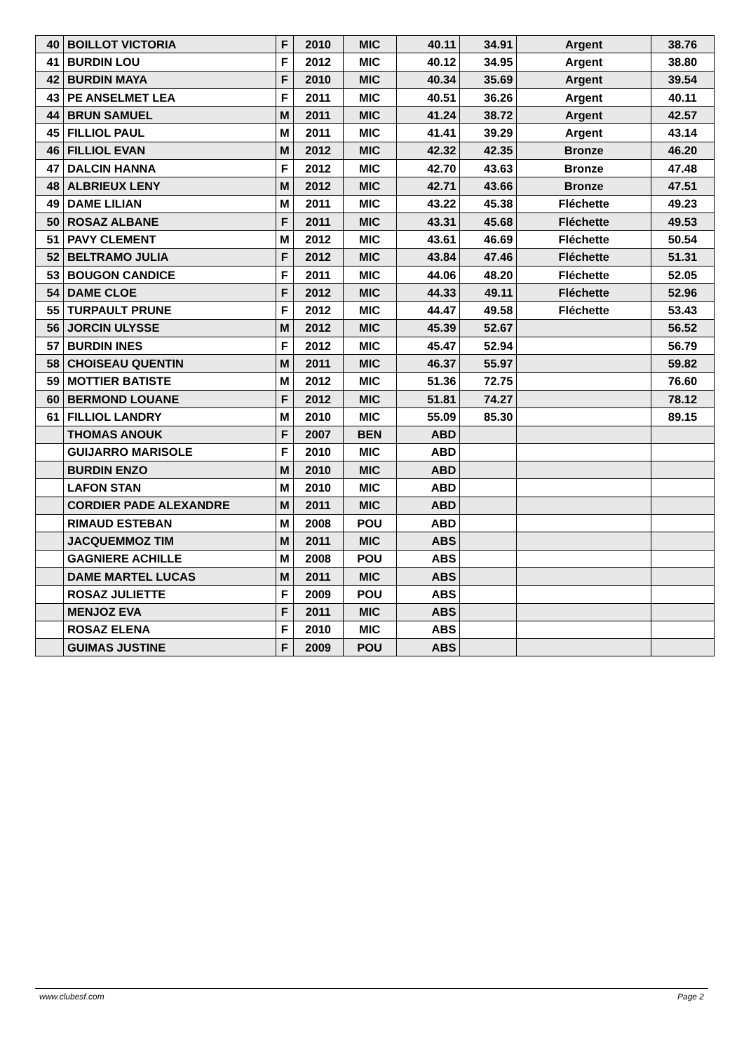| 40 | BOILLOT VICTORIA | F | 2010 | MIC | 40.11 | 34.91 | Argent | 38.76 |
| 41 | BURDIN LOU | F | 2012 | MIC | 40.12 | 34.95 | Argent | 38.80 |
| 42 | BURDIN MAYA | F | 2010 | MIC | 40.34 | 35.69 | Argent | 39.54 |
| 43 | PE ANSELMET LEA | F | 2011 | MIC | 40.51 | 36.26 | Argent | 40.11 |
| 44 | BRUN SAMUEL | M | 2011 | MIC | 41.24 | 38.72 | Argent | 42.57 |
| 45 | FILLIOL PAUL | M | 2011 | MIC | 41.41 | 39.29 | Argent | 43.14 |
| 46 | FILLIOL EVAN | M | 2012 | MIC | 42.32 | 42.35 | Bronze | 46.20 |
| 47 | DALCIN HANNA | F | 2012 | MIC | 42.70 | 43.63 | Bronze | 47.48 |
| 48 | ALBRIEUX LENY | M | 2012 | MIC | 42.71 | 43.66 | Bronze | 47.51 |
| 49 | DAME LILIAN | M | 2011 | MIC | 43.22 | 45.38 | Fléchette | 49.23 |
| 50 | ROSAZ ALBANE | F | 2011 | MIC | 43.31 | 45.68 | Fléchette | 49.53 |
| 51 | PAVY CLEMENT | M | 2012 | MIC | 43.61 | 46.69 | Fléchette | 50.54 |
| 52 | BELTRAMO JULIA | F | 2012 | MIC | 43.84 | 47.46 | Fléchette | 51.31 |
| 53 | BOUGON CANDICE | F | 2011 | MIC | 44.06 | 48.20 | Fléchette | 52.05 |
| 54 | DAME CLOE | F | 2012 | MIC | 44.33 | 49.11 | Fléchette | 52.96 |
| 55 | TURPAULT PRUNE | F | 2012 | MIC | 44.47 | 49.58 | Fléchette | 53.43 |
| 56 | JORCIN ULYSSE | M | 2012 | MIC | 45.39 | 52.67 | | 56.52 |
| 57 | BURDIN INES | F | 2012 | MIC | 45.47 | 52.94 | | 56.79 |
| 58 | CHOISEAU QUENTIN | M | 2011 | MIC | 46.37 | 55.97 | | 59.82 |
| 59 | MOTTIER BATISTE | M | 2012 | MIC | 51.36 | 72.75 | | 76.60 |
| 60 | BERMOND LOUANE | F | 2012 | MIC | 51.81 | 74.27 | | 78.12 |
| 61 | FILLIOL LANDRY | M | 2010 | MIC | 55.09 | 85.30 | | 89.15 |
| | THOMAS ANOUK | F | 2007 | BEN | ABD | | | |
| | GUIJARRO MARISOLE | F | 2010 | MIC | ABD | | | |
| | BURDIN ENZO | M | 2010 | MIC | ABD | | | |
| | LAFON STAN | M | 2010 | MIC | ABD | | | |
| | CORDIER PADE ALEXANDRE | M | 2011 | MIC | ABD | | | |
| | RIMAUD ESTEBAN | M | 2008 | POU | ABD | | | |
| | JACQUEMMOZ TIM | M | 2011 | MIC | ABS | | | |
| | GAGNIERE ACHILLE | M | 2008 | POU | ABS | | | |
| | DAME MARTEL LUCAS | M | 2011 | MIC | ABS | | | |
| | ROSAZ JULIETTE | F | 2009 | POU | ABS | | | |
| | MENJOZ EVA | F | 2011 | MIC | ABS | | | |
| | ROSAZ ELENA | F | 2010 | MIC | ABS | | | |
| | GUIMAS JUSTINE | F | 2009 | POU | ABS | | | |
www.clubesf.com Page 2